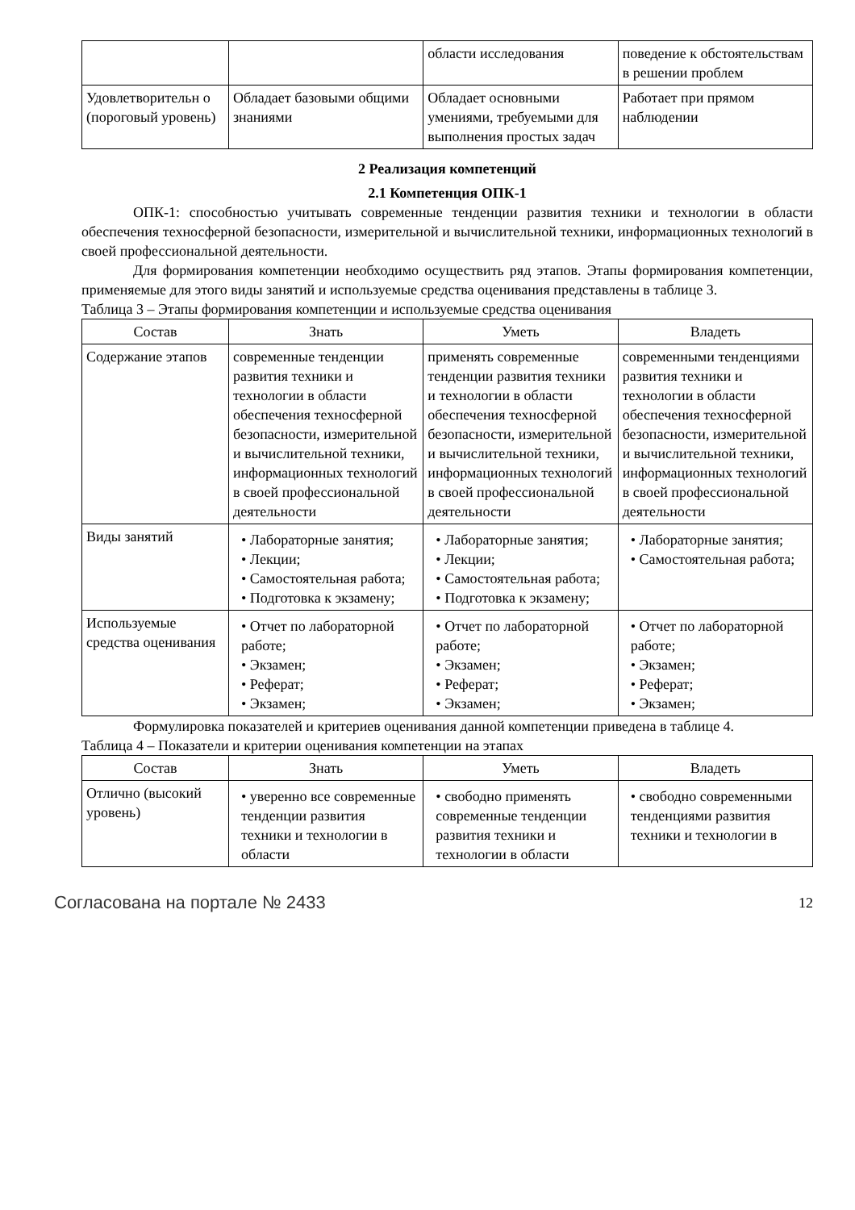| | | области исследования | поведение к обстоятельствам в решении проблем |
| Удовлетворительн о (пороговый уровень) | Обладает базовыми общими знаниями | Обладает основными умениями, требуемыми для выполнения простых задач | Работает при прямом наблюдении |
2 Реализация компетенций
2.1 Компетенция ОПК-1
ОПК-1: способностью учитывать современные тенденции развития техники и технологии в области обеспечения техносферной безопасности, измерительной и вычислительной техники, информационных технологий в своей профессиональной деятельности.
Для формирования компетенции необходимо осуществить ряд этапов. Этапы формирования компетенции, применяемые для этого виды занятий и используемые средства оценивания представлены в таблице 3.
Таблица 3 – Этапы формирования компетенции и используемые средства оценивания
| Состав | Знать | Уметь | Владеть |
| --- | --- | --- | --- |
| Содержание этапов | современные тенденции развития техники и технологии в области обеспечения техносферной безопасности, измерительной и вычислительной техники, информационных технологий в своей профессиональной деятельности | применять современные тенденции развития техники и технологии в области обеспечения техносферной безопасности, измерительной и вычислительной техники, информационных технологий в своей профессиональной деятельности | современными тенденциями развития техники и технологии в области обеспечения техносферной безопасности, измерительной и вычислительной техники, информационных технологий в своей профессиональной деятельности |
| Виды занятий | • Лабораторные занятия; • Лекции; • Самостоятельная работа; • Подготовка к экзамену; | • Лабораторные занятия; • Лекции; • Самостоятельная работа; • Подготовка к экзамену; | • Лабораторные занятия; • Самостоятельная работа; |
| Используемые средства оценивания | • Отчет по лабораторной работе; • Экзамен; • Реферат; • Экзамен; | • Отчет по лабораторной работе; • Экзамен; • Реферат; • Экзамен; | • Отчет по лабораторной работе; • Экзамен; • Реферат; • Экзамен; |
Формулировка показателей и критериев оценивания данной компетенции приведена в таблице 4.
Таблица 4 – Показатели и критерии оценивания компетенции на этапах
| Состав | Знать | Уметь | Владеть |
| --- | --- | --- | --- |
| Отлично (высокий уровень) | • уверенно все современные тенденции развития техники и технологии в области | • свободно применять современные тенденции развития техники и технологии в области | • свободно современными тенденциями развития техники и технологии в |
Согласована на портале № 2433 12